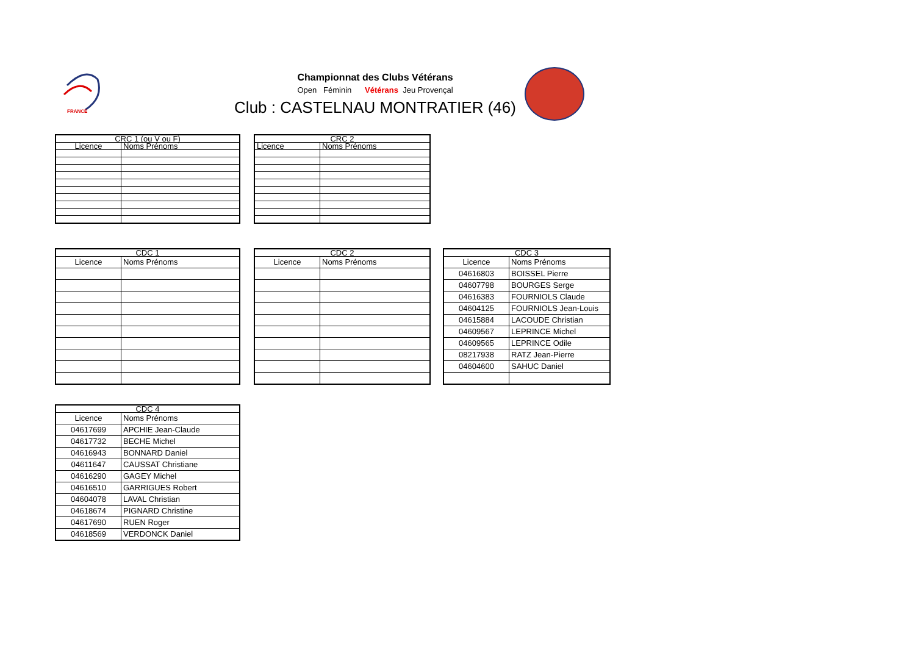FRANCE
Championnat des Clubs Vétérans
Open Féminin Vétérans Jeu Provençal
Club : CASTELNAU MONTRATIER (46)
| CRC 1 (ou V ou F) | |
| --- | --- |
| Licence | Noms Prénoms |
| CRC 2 | |
| --- | --- |
| Licence | Noms Prénoms |
| CDC 1 | |
| --- | --- |
| Licence | Noms Prénoms |
| CDC 2 | |
| --- | --- |
| Licence | Noms Prénoms |
| CDC 3 | |
| --- | --- |
| Licence | Noms Prénoms |
| 04616803 | BOISSEL Pierre |
| 04607798 | BOURGES Serge |
| 04616383 | FOURNIOLS Claude |
| 04604125 | FOURNIOLS Jean-Louis |
| 04615884 | LACOUDE Christian |
| 04609567 | LEPRINCE Michel |
| 04609565 | LEPRINCE Odile |
| 08217938 | RATZ Jean-Pierre |
| 04604600 | SAHUC Daniel |
| CDC 4 | |
| --- | --- |
| Licence | Noms Prénoms |
| 04617699 | APCHIE Jean-Claude |
| 04617732 | BECHE Michel |
| 04616943 | BONNARD Daniel |
| 04611647 | CAUSSAT Christiane |
| 04616290 | GAGEY Michel |
| 04616510 | GARRIGUES Robert |
| 04604078 | LAVAL Christian |
| 04618674 | PIGNARD Christine |
| 04617690 | RUEN Roger |
| 04618569 | VERDONCK Daniel |